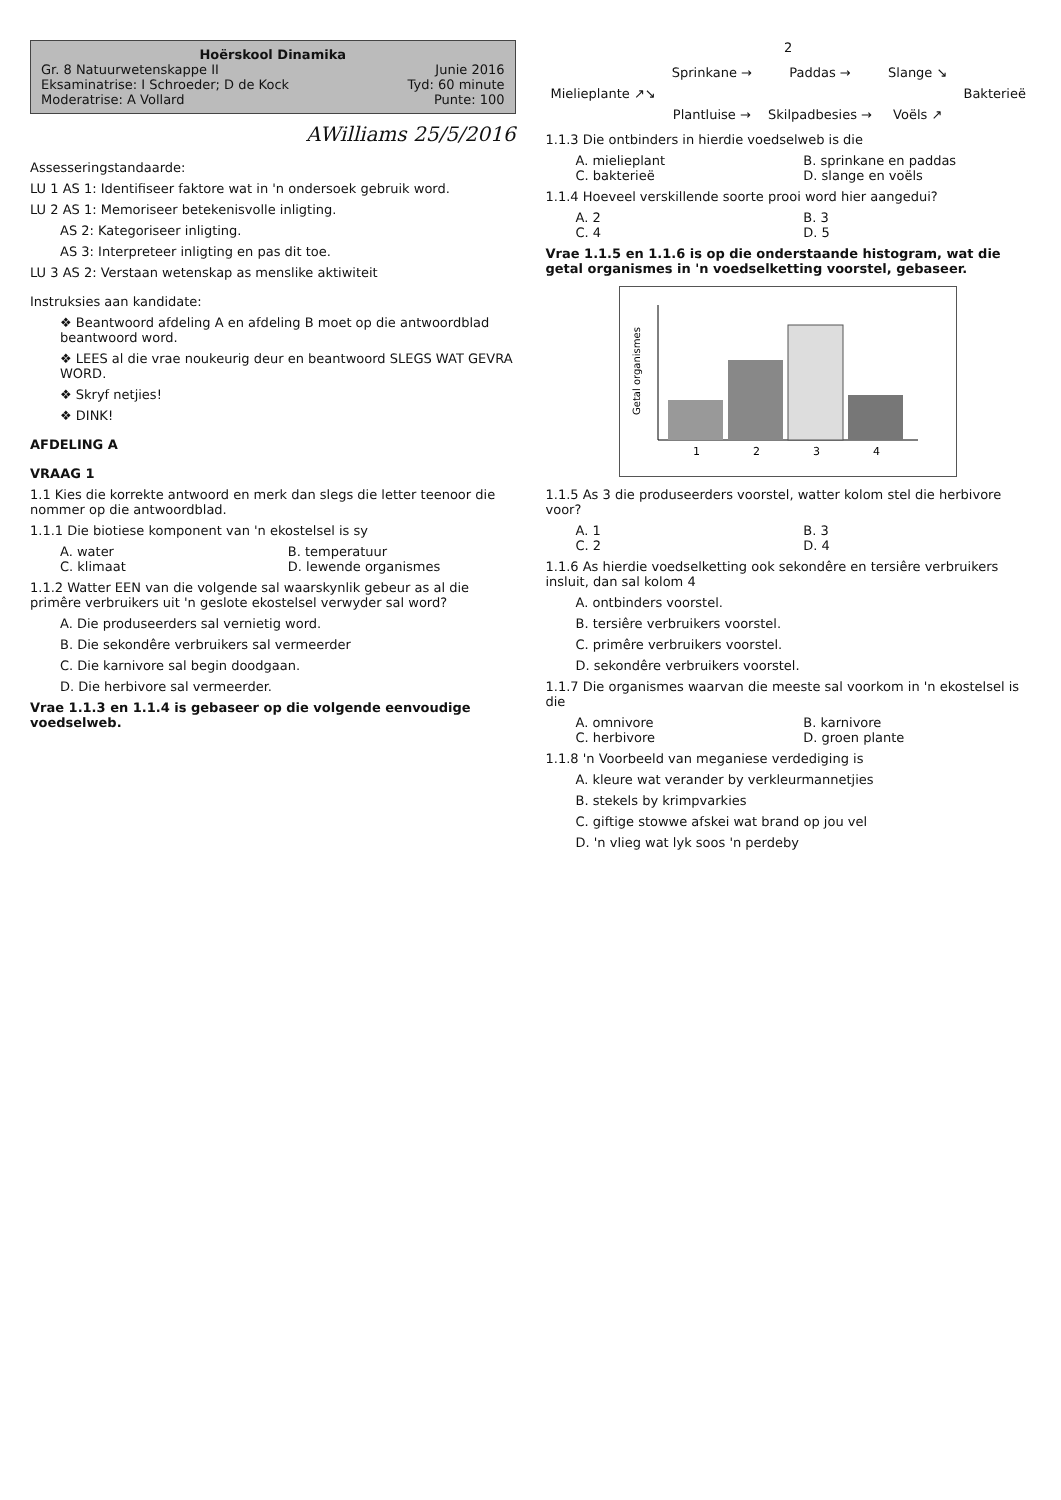Hoërskool Dinamika
Gr. 8 Natuurwetenskappe II Junie 2016
Eksaminatrise: I Schroeder; D de Kock Tyd: 60 minute
Moderatrise: A Vollard Punte: 100
AWilliams 25/5/2016
Assesseringstandaarde:
LU 1 AS 1: Identifiseer faktore wat in 'n ondersoek gebruik word.
LU 2 AS 1: Memoriseer betekenisvolle inligting.
AS 2: Kategoriseer inligting.
AS 3: Interpreteer inligting en pas dit toe.
LU 3 AS 2: Verstaan wetenskap as menslike aktiwiteit
Instruksies aan kandidate:
❖ Beantwoord afdeling A en afdeling B moet op die antwoordblad beantwoord word.
❖ LEES al die vrae noukeurig deur en beantwoord SLEGS WAT GEVRA WORD.
❖ Skryf netjies!
❖ DINK!
AFDELING A
VRAAG 1
1.1 Kies die korrekte antwoord en merk dan slegs die letter teenoor die nommer op die antwoordblad.
1.1.1 Die biotiese komponent van 'n ekostelsel is sy
A. water B. temperatuur C. klimaat D. lewende organismes
1.1.2 Watter EEN van die volgende sal waarskynlik gebeur as al die primêre verbruikers uit 'n geslote ekostelsel verwyder sal word?
A. Die produseerders sal vernietig word.
B. Die sekondêre verbruikers sal vermeerder
C. Die karnivore sal begin doodgaan.
D. Die herbivore sal vermeerder.
Vrae 1.1.3 en 1.1.4 is gebaseer op die volgende eenvoudige voedselweb.
2
Sprinkane → Paddas → Slange ↘ Mielieplante ↗↘ Bakterieë Plantluise → Skilpadbesies → Voëls ↗
1.1.3 Die ontbinders in hierdie voedselweb is die
A. mielieplant B. sprinkane en paddas C. bakterieë D. slange en voëls
1.1.4 Hoeveel verskillende soorte prooi word hier aangedui?
A. 2 B. 3 C. 4 D. 5
Vrae 1.1.5 en 1.1.6 is op die onderstaande histogram, wat die getal organismes in 'n voedselketting voorstel, gebaseer.
1
2
3
4
Getal organismes
1.1.5 As 3 die produseerders voorstel, watter kolom stel die herbivore voor?
A. 1 B. 3 C. 2 D. 4
1.1.6 As hierdie voedselketting ook sekondêre en tersiêre verbruikers insluit, dan sal kolom 4
A. ontbinders voorstel.
B. tersiêre verbruikers voorstel.
C. primêre verbruikers voorstel.
D. sekondêre verbruikers voorstel.
1.1.7 Die organismes waarvan die meeste sal voorkom in 'n ekostelsel is die
A. omnivore B. karnivore C. herbivore D. groen plante
1.1.8 'n Voorbeeld van meganiese verdediging is
A. kleure wat verander by verkleurmannetjies
B. stekels by krimpvarkies
C. giftige stowwe afskei wat brand op jou vel
D. 'n vlieg wat lyk soos 'n perdeby